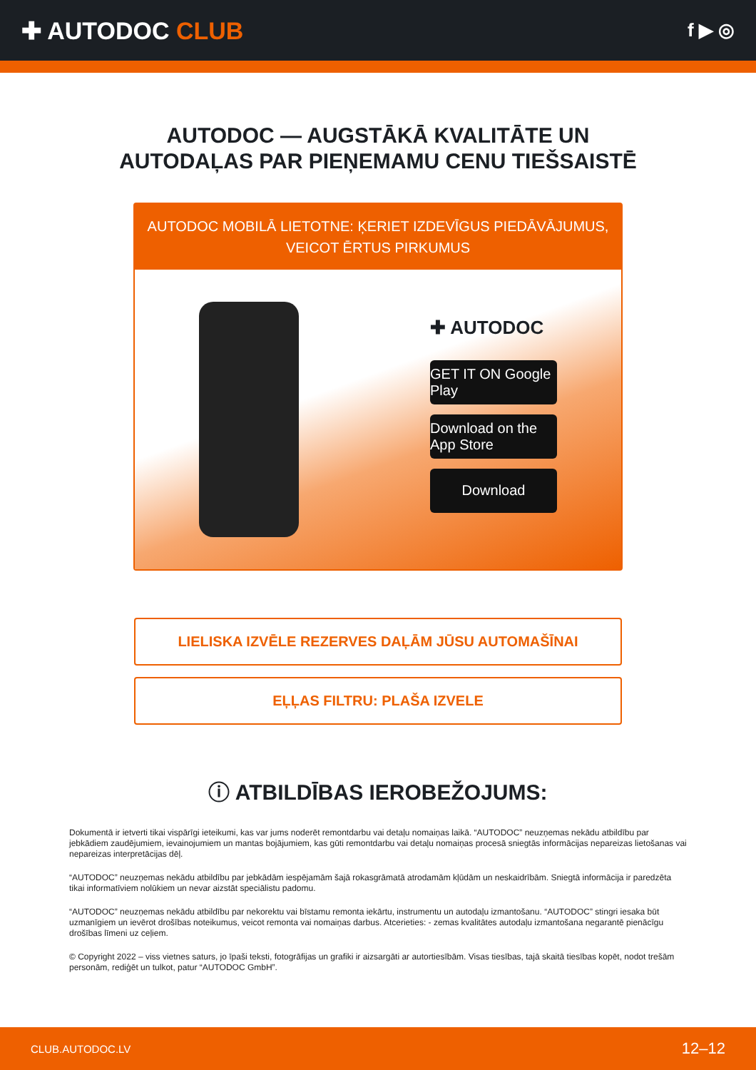✚ AUTODOC CLUB
f ▶ ◎
AUTODOC — AUGSTĀKĀ KVALITĀTE UN
AUTODAĻAS PAR PIEŅEMAMU CENU TIEŠSAISTĒ
AUTODOC MOBILĀ LIETOTNE: ĶERIET IZDEVĪGUS PIEDĀVĀJUMUS,
VEICOT ĒRTUS PIRKUMUS
✚ AUTODOC
GET IT ON Google Play
Download on the App Store
Download
LIELISKA IZVĒLE REZERVES DAĻĀM JŪSU AUTOMAŠĪNAI
EĻĻAS FILTRU: PLAŠA IZVELE
ⓘ ATBILDĪBAS IEROBEŽOJUMS:
Dokumentā ir ietverti tikai vispārīgi ieteikumi, kas var jums noderēt remontdarbu vai detaļu nomaiņas laikā. “AUTODOC” neuzņemas nekādu atbildību par jebkādiem zaudējumiem, ievainojumiem un mantas bojājumiem, kas gūti remontdarbu vai detaļu nomaiņas procesā sniegtās informācijas nepareizas lietošanas vai nepareizas interpretācijas dēļ.
“AUTODOC” neuzņemas nekādu atbildību par jebkādām iespējamām šajā rokasgrāmatā atrodamām kļūdām un neskaidrībām. Sniegtā informācija ir paredzēta tikai informatīviem nolūkiem un nevar aizstāt speciālistu padomu.
“AUTODOC” neuzņemas nekādu atbildību par nekorektu vai bīstamu remonta iekārtu, instrumentu un autodaļu izmantošanu. “AUTODOC” stingri iesaka būt uzmanīgiem un ievērot drošības noteikumus, veicot remonta vai nomaiņas darbus. Atcerieties: - zemas kvalitātes autodaļu izmantošana negarantē pienācīgu drošības līmeni uz ceļiem.
© Copyright 2022 – viss vietnes saturs, jo īpaši teksti, fotogrāfijas un grafiki ir aizsargāti ar autortiesībām. Visas tiesības, tajā skaitā tiesības kopēt, nodot trešām personām, rediģēt un tulkot, patur “AUTODOC GmbH”.
CLUB.AUTODOC.LV 12–12